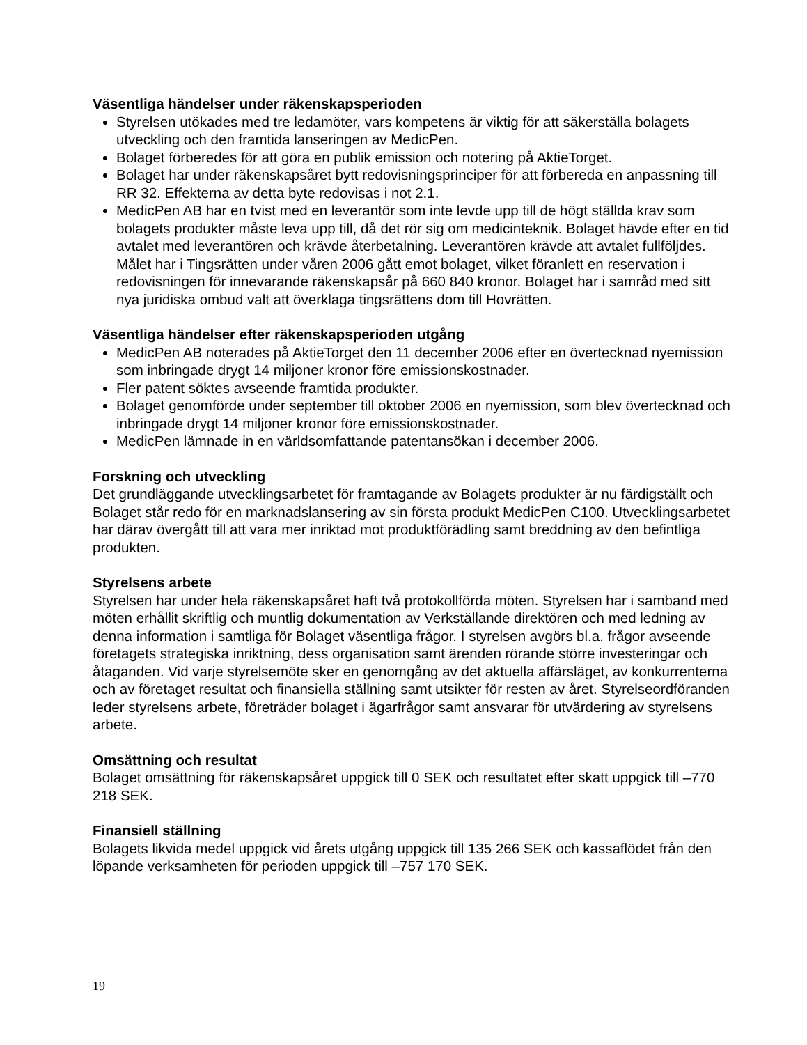Väsentliga händelser under räkenskapsperioden
Styrelsen utökades med tre ledamöter, vars kompetens är viktig för att säkerställa bolagets utveckling och den framtida lanseringen av MedicPen.
Bolaget förberedes för att göra en publik emission och notering på AktieTorget.
Bolaget har under räkenskapsåret bytt redovisningsprinciper för att förbereda en anpassning till RR 32. Effekterna av detta byte redovisas i not 2.1.
MedicPen AB har en tvist med en leverantör som inte levde upp till de högt ställda krav som bolagets produkter måste leva upp till, då det rör sig om medicinteknik. Bolaget hävde efter en tid avtalet med leverantören och krävde återbetalning. Leverantören krävde att avtalet fullföljdes. Målet har i Tingsrätten under våren 2006 gått emot bolaget, vilket föranlett en reservation i redovisningen för innevarande räkenskapsår på 660 840 kronor. Bolaget har i samråd med sitt nya juridiska ombud valt att överklaga tingsrättens dom till Hovrätten.
Väsentliga händelser efter räkenskapsperioden utgång
MedicPen AB noterades på AktieTorget den 11 december 2006 efter en övertecknad nyemission som inbringade drygt 14 miljoner kronor före emissionskostnader.
Fler patent söktes avseende framtida produkter.
Bolaget genomförde under september till oktober 2006 en nyemission, som blev övertecknad och inbringade drygt 14 miljoner kronor före emissionskostnader.
MedicPen lämnade in en världsomfattande patentansökan i december 2006.
Forskning och utveckling
Det grundläggande utvecklingsarbetet för framtagande av Bolagets produkter är nu färdigställt och Bolaget står redo för en marknadslansering av sin första produkt MedicPen C100. Utvecklingsarbetet har därav övergått till att vara mer inriktad mot produktförädling samt breddning av den befintliga produkten.
Styrelsens arbete
Styrelsen har under hela räkenskapsåret haft två protokollförda möten. Styrelsen har i samband med möten erhållit skriftlig och muntlig dokumentation av Verkställande direktören och med ledning av denna information i samtliga för Bolaget väsentliga frågor. I styrelsen avgörs bl.a. frågor avseende företagets strategiska inriktning, dess organisation samt ärenden rörande större investeringar och åtaganden. Vid varje styrelsemöte sker en genomgång av det aktuella affärsläget, av konkurrenterna och av företaget resultat och finansiella ställning samt utsikter för resten av året. Styrelseordföranden leder styrelsens arbete, företräder bolaget i ägarfrågor samt ansvarar för utvärdering av styrelsens arbete.
Omsättning och resultat
Bolaget omsättning för räkenskapsåret uppgick till 0 SEK och resultatet efter skatt uppgick till –770 218 SEK.
Finansiell ställning
Bolagets likvida medel uppgick vid årets utgång uppgick till 135 266 SEK och kassaflödet från den löpande verksamheten för perioden uppgick till –757 170 SEK.
19